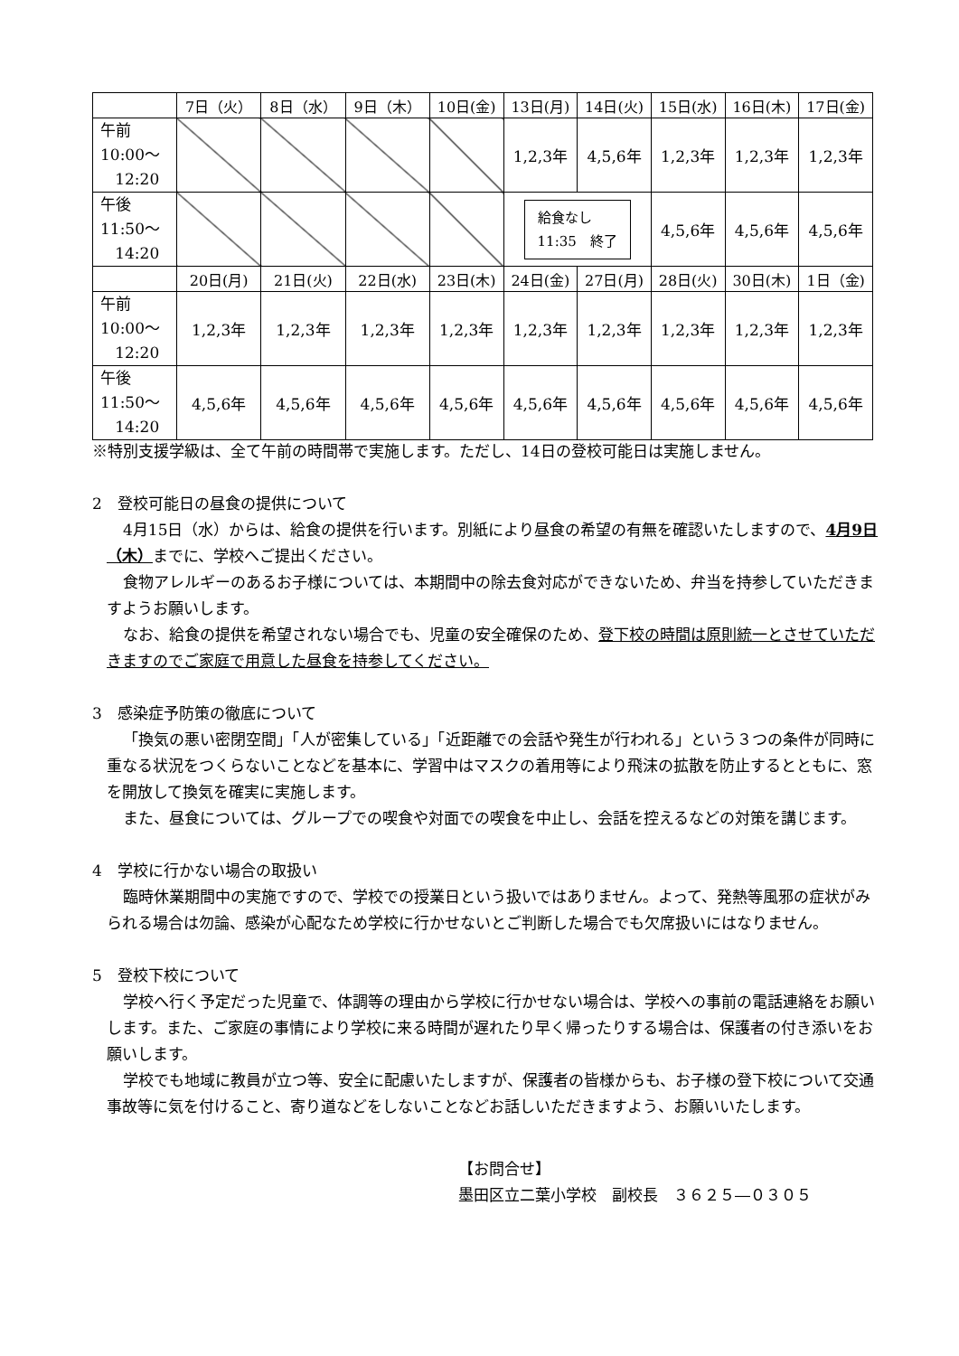| | 7日（火） | 8日（水） | 9日（木） | 10日(金) | 13日(月) | 14日(火) | 15日(水) | 16日(木) | 17日(金) |
| 午前 10:00～ 12:20 | | | | | 1,2,3年 | 4,5,6年 | 1,2,3年 | 1,2,3年 | 1,2,3年 |
| 午後 11:50～ 14:20 | | | | | 給食なし 11:35 終了 | | 4,5,6年 | 4,5,6年 | 4,5,6年 |
| | 20日(月) | 21日(火) | 22日(水) | 23日(木) | 24日(金) | 27日(月) | 28日(火) | 30日(木) | 1日（金) |
| 午前 10:00～ 12:20 | 1,2,3年 | 1,2,3年 | 1,2,3年 | 1,2,3年 | 1,2,3年 | 1,2,3年 | 1,2,3年 | 1,2,3年 | 1,2,3年 |
| 午後 11:50～ 14:20 | 4,5,6年 | 4,5,6年 | 4,5,6年 | 4,5,6年 | 4,5,6年 | 4,5,6年 | 4,5,6年 | 4,5,6年 | 4,5,6年 |
※特別支援学級は、全て午前の時間帯で実施します。ただし、14日の登校可能日は実施しません。
2　登校可能日の昼食の提供について
4月15日（水）からは、給食の提供を行います。別紙により昼食の希望の有無を確認いたしますので、4月9日（木）までに、学校へご提出ください。
食物アレルギーのあるお子様については、本期間中の除去食対応ができないため、弁当を持参していただきますようお願いします。
なお、給食の提供を希望されない場合でも、児童の安全確保のため、登下校の時間は原則統一とさせていただきますのでご家庭で用意した昼食を持参してください。
3　感染症予防策の徹底について
「換気の悪い密閉空間」「人が密集している」「近距離での会話や発生が行われる」という３つの条件が同時に重なる状況をつくらないことなどを基本に、学習中はマスクの着用等により飛沫の拡散を防止するとともに、窓を開放して換気を確実に実施します。
また、昼食については、グループでの喫食や対面での喫食を中止し、会話を控えるなどの対策を講じます。
4　学校に行かない場合の取扱い
臨時休業期間中の実施ですので、学校での授業日という扱いではありません。よって、発熱等風邪の症状がみられる場合は勿論、感染が心配なため学校に行かせないとご判断した場合でも欠席扱いにはなりません。
5　登校下校について
学校へ行く予定だった児童で、体調等の理由から学校に行かせない場合は、学校への事前の電話連絡をお願いします。また、ご家庭の事情により学校に来る時間が遅れたり早く帰ったりする場合は、保護者の付き添いをお願いします。
学校でも地域に教員が立つ等、安全に配慮いたしますが、保護者の皆様からも、お子様の登下校について交通事故等に気を付けること、寄り道などをしないことなどお話しいただきますよう、お願いいたします。
【お問合せ】
墨田区立二葉小学校　副校長　３６２５―０３０５